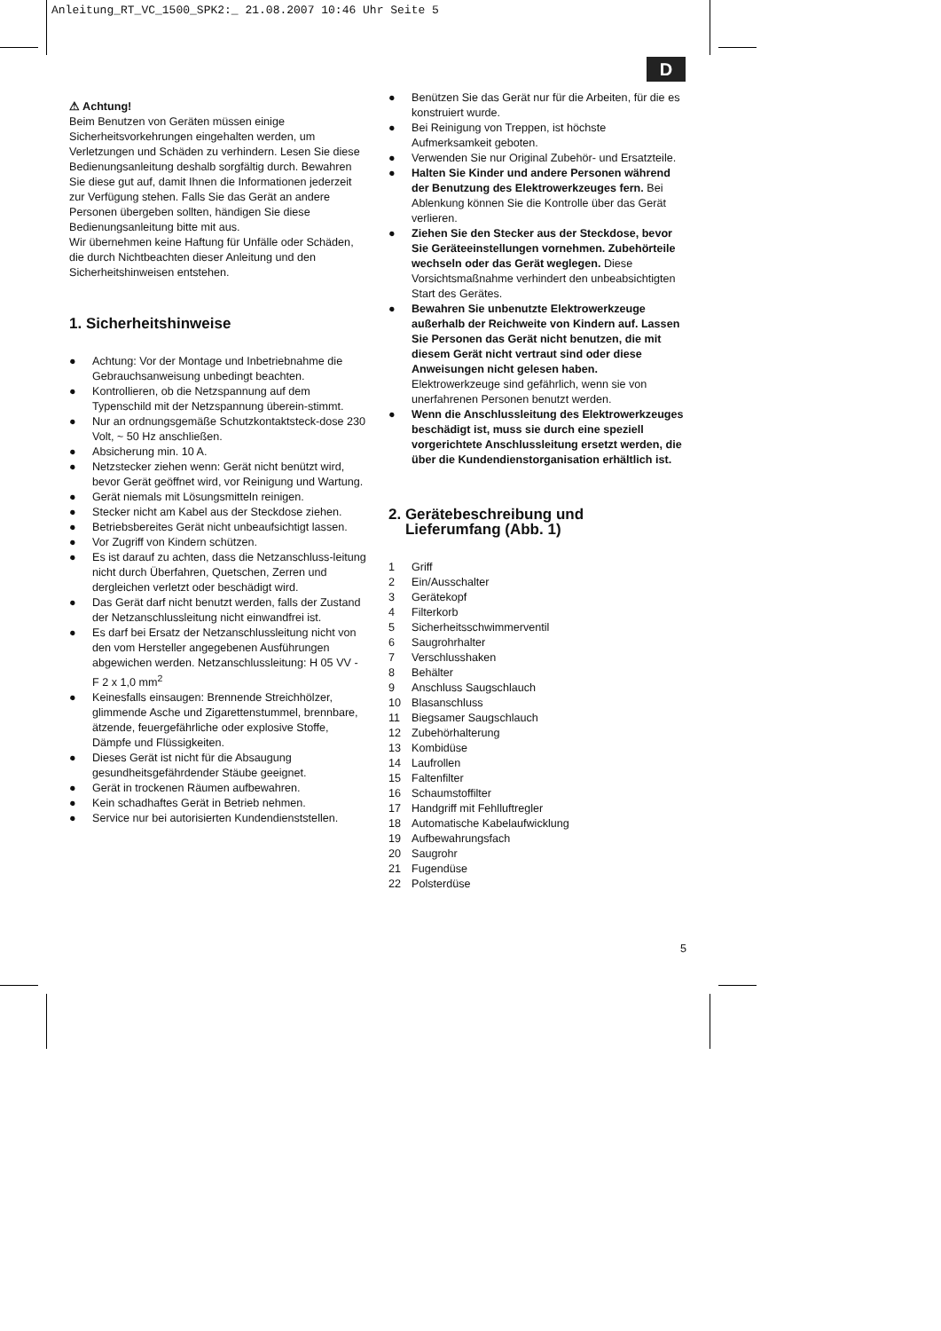Anleitung_RT_VC_1500_SPK2:_ 21.08.2007 10:46 Uhr Seite 5
D
⚠ Achtung!
Beim Benutzen von Geräten müssen einige Sicherheitsvorkehrungen eingehalten werden, um Verletzungen und Schäden zu verhindern. Lesen Sie diese Bedienungsanleitung deshalb sorgfältig durch. Bewahren Sie diese gut auf, damit Ihnen die Informationen jederzeit zur Verfügung stehen. Falls Sie das Gerät an andere Personen übergeben sollten, händigen Sie diese Bedienungsanleitung bitte mit aus.
Wir übernehmen keine Haftung für Unfälle oder Schäden, die durch Nichtbeachten dieser Anleitung und den Sicherheitshinweisen entstehen.
1. Sicherheitshinweise
● Achtung: Vor der Montage und Inbetriebnahme die Gebrauchsanweisung unbedingt beachten.
● Kontrollieren, ob die Netzspannung auf dem Typenschild mit der Netzspannung überein-stimmt.
● Nur an ordnungsgemäße Schutzkontaktsteck-dose 230 Volt, ~ 50 Hz anschließen.
● Absicherung min. 10 A.
● Netzstecker ziehen wenn: Gerät nicht benützt wird, bevor Gerät geöffnet wird, vor Reinigung und Wartung.
● Gerät niemals mit Lösungsmitteln reinigen.
● Stecker nicht am Kabel aus der Steckdose ziehen.
● Betriebsbereites Gerät nicht unbeaufsichtigt lassen.
● Vor Zugriff von Kindern schützen.
● Es ist darauf zu achten, dass die Netzanschluss-leitung nicht durch Überfahren, Quetschen, Zerren und dergleichen verletzt oder beschädigt wird.
● Das Gerät darf nicht benutzt werden, falls der Zustand der Netzanschlussleitung nicht einwandfrei ist.
● Es darf bei Ersatz der Netzanschlussleitung nicht von den vom Hersteller angegebenen Ausführungen abgewichen werden. Netzanschlussleitung: H 05 VV - F 2 x 1,0 mm<sup>2</sup>
● Keinesfalls einsaugen: Brennende Streichhölzer, glimmende Asche und Zigarettenstummel, brennbare, ätzende, feuergefährliche oder explosive Stoffe, Dämpfe und Flüssigkeiten.
● Dieses Gerät ist nicht für die Absaugung gesundheitsgefährdender Stäube geeignet.
● Gerät in trockenen Räumen aufbewahren.
● Kein schadhaftes Gerät in Betrieb nehmen.
● Service nur bei autorisierten Kundendienststellen.
● Benützen Sie das Gerät nur für die Arbeiten, für die es konstruiert wurde.
● Bei Reinigung von Treppen, ist höchste Aufmerksamkeit geboten.
● Verwenden Sie nur Original Zubehör- und Ersatzteile.
● Halten Sie Kinder und andere Personen während der Benutzung des Elektrowerkzeuges fern. Bei Ablenkung können Sie die Kontrolle über das Gerät verlieren.
● Ziehen Sie den Stecker aus der Steckdose, bevor Sie Geräteeinstellungen vornehmen. Zubehörteile wechseln oder das Gerät weglegen. Diese Vorsichtsmaßnahme verhindert den unbeabsichtigten Start des Gerätes.
● Bewahren Sie unbenutzte Elektrowerkzeuge außerhalb der Reichweite von Kindern auf. Lassen Sie Personen das Gerät nicht benutzen, die mit diesem Gerät nicht vertraut sind oder diese Anweisungen nicht gelesen haben. Elektrowerkzeuge sind gefährlich, wenn sie von unerfahrenen Personen benutzt werden.
● Wenn die Anschlussleitung des Elektrowerkzeuges beschädigt ist, muss sie durch eine speziell vorgerichtete Anschlussleitung ersetzt werden, die über die Kundendienstorganisation erhältlich ist.
2. Gerätebeschreibung und
Lieferumfang (Abb. 1)
1 Griff
2 Ein/Ausschalter
3 Gerätekopf
4 Filterkorb
5 Sicherheitsschwimmerventil
6 Saugrohrhalter
7 Verschlusshaken
8 Behälter
9 Anschluss Saugschlauch
10 Blasanschluss
11 Biegsamer Saugschlauch
12 Zubehörhalterung
13 Kombidüse
14 Laufrollen
15 Faltenfilter
16 Schaumstoffilter
17 Handgriff mit Fehlluftregler
18 Automatische Kabelaufwicklung
19 Aufbewahrungsfach
20 Saugrohr
21 Fugendüse
22 Polsterdüse
5